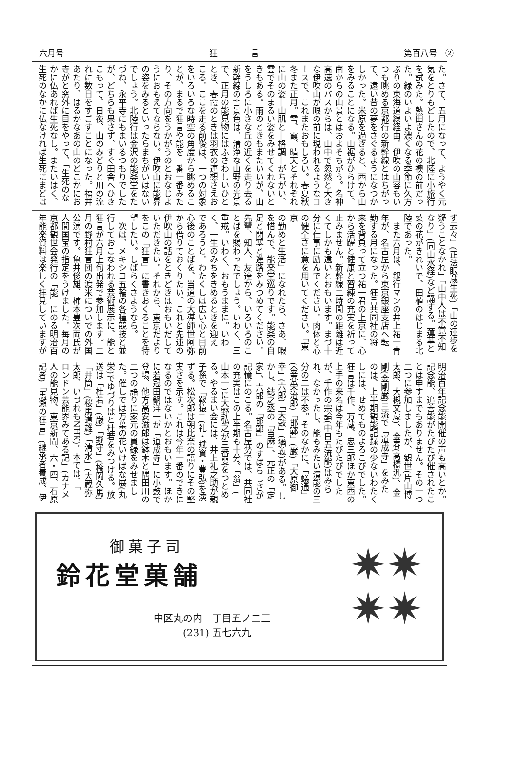六月号 狂　　　　言 第百八号　②
た。さて、五月になって、ようやく元
気をとりもどしたので、北陸に小旅行
を試みた。熱田さんの花の襖の前だっ
た。緑のいよいよ濃くなる季節に久方
ぶりの東海道線経由。伊吹の山容もい
つも眺める京都行の新幹線とはちがっ
て、遠い昔の夢をさぐるようになつか
しかった。米原を過ぎると、西から山
をみることになる。山裾がひらけて、
南からの山景とはおよそちがう。名神
高速のバスからは、山中で忽然と大き
な伊吹山が眼の前に現われるようなコ
ースで、これまたおもしろい。春夏秋
冬また正月。雪、霞、晴天とそれぞれ
に山の姿―山肌と―格調―がちがい、
雲でそのまるい姿をみせてくれないと
きもある。雨のときもまたいいが、山
をうしろに小さな丘の近くを走り去る
新幹線の雪景色は、清浄な山野の光景
で、正月の能見物にはふさわしいひと
とき、春霞のときは羽衣の連想さえお
こる。ここを走る前後は、一つの対象
をいろいろな時空の角度から眺めるこ
とが、まるで狂言や能を一番一番みた
り、その方向をうかがうのとおなじよ
うにおもえてならない。伊吹山に能界
の姿をみるといったらまちがいはない
でしょう。北陸行は金沢の能楽堂をた
づね、永平寺にもまいるつもりでした
が、どちらも果さず、すぐ田舎へひき
こもって、日夜、山のみどりと川の流
れに数日をすごすことになった。福井
あたり、はるかなあの山のどこかにお
寺がと窓外に目をやって、「生死のな
かに仏あれば生死なし。またいはく、
生死のなかに仏なければ生死にまどは
ず云々」(正法眼蔵生死)「山の運歩を
疑うことなかれ」「山中人は不覚不知
なり」(同山水経)など誦する。蓮華と
菜の花がきれいで、田植のはじまる北
陸であった。
　また六月は、銀行マンの井上祐一青
年が、名古屋から東京銀座支店へ転
勤する月になった。狂言共同社の将
来を背負って立つ祐一君の上京に、心
から活躍と健康と習練の充実を祈って
止みません。新幹線二時間の距離は近
くてしかも遠いとおもいます。まづ十
分に仕事に励んでください。肉体と心
の健全さに意を用いてください。「東京
の勤めと生活」になれたら、さあ、暇
を惜んで、能楽堂巡りです。能楽の自
足と閉塞と進路をみつめてください。
先輩、知人、友達から、いろいろのこ
とばを賜わったでしょう。いわく、三
重戒。いわく、おもうままに。いわ
く、一生のみちをきめるときを迎え
であろうと。わたくしは広い心と目前
心後のことばを、当道の大導師世阿弥
から借りておくりたい。これと先述の
伊吹山の話をときどきはおもいだして
いただきたい。それから、東京だより
をこの「狂言」に書きおくることを待
望したい。しばらくさようなら。
　次は、メキシコ五輪の各種競技と並
行しておこなわれる芸術展示に、能と
狂言が六月上旬出発で参加します。二
月の野村狂言団の渡米についでの外国
公演です。亀井俊雄、柿本豊次両氏が
人間国宝の指定をうけました。毎月の
京都観世会発行の「能」にのる明治百
年能楽資料は楽しく拝見していますが
明治百年記念能開催の声も高いとか。
記念能、追善能がたびたび催されたこ
とは申すまでもありません。その一つ
二つに参加しましたが、観世(片山博
太郎、大槻文蔵)、金春(高橋汎)、金
剛(金剛巌)三流で「道成寺」をみた
のは、上半期観能記録の少ないわたく
しには、せめてものよろこびでした。
狂言は千作、万蔵、忠三郎ほか東西の
上手の来名は今年もたびたびでした
が、千作の宗論(中日五流能)はみら
れ、なかったし、能もみたい演能の三
分の二は不参。そのなかに、「蟻通」
(金春栄治郎)「邯鄲」(巌)「大原御
幸」(六郎)「天鼓」(猶義)がある。し
かし、鋕之丞の「当麻」、元正の「定
家」、六郎の「邯鄲」のすばらしさが
記憶にのこる。名古屋勢では、共同社
の充実はこの上半期も十分。「翁」(
山本一)に大野弘之が三番叟をつとめ
る。やるまい会には、井上礼之助が親
子孫で「靫猿」(礼・斌資・豊弘)を演
ずる。松次郎は朝比奈の語りにその堅
実さを示す。これは今年一番のできに
なるのではないかとおもいます。ほか
に若冠田鍋洋一が「道成寺」に小鼓で
登場、他方高安滋郎は鉢木と隅田川の
二つの語りに家元の貫録をみせまし
た。催しでは万葉の花いけばな展(丸
栄)でゆづりはと杜若をみつける。放
送は「杜若」(巌)「野守」(橋岡久馬)
「井筒」(桜馬道雄)「清水」(大蔵弥
太郎、いづれもNHK)。本では、「
ロンドン芸能界みてある記」(カナメ
人の能見物、東京新聞、六・四、石原
記者)「馬瀬の狂言」(継承者養成、伊
御菓子司
鈴花堂菓舗
中区丸の内一丁目五ノ二三
　　　(231) 五七六九
✷✷
✷✷